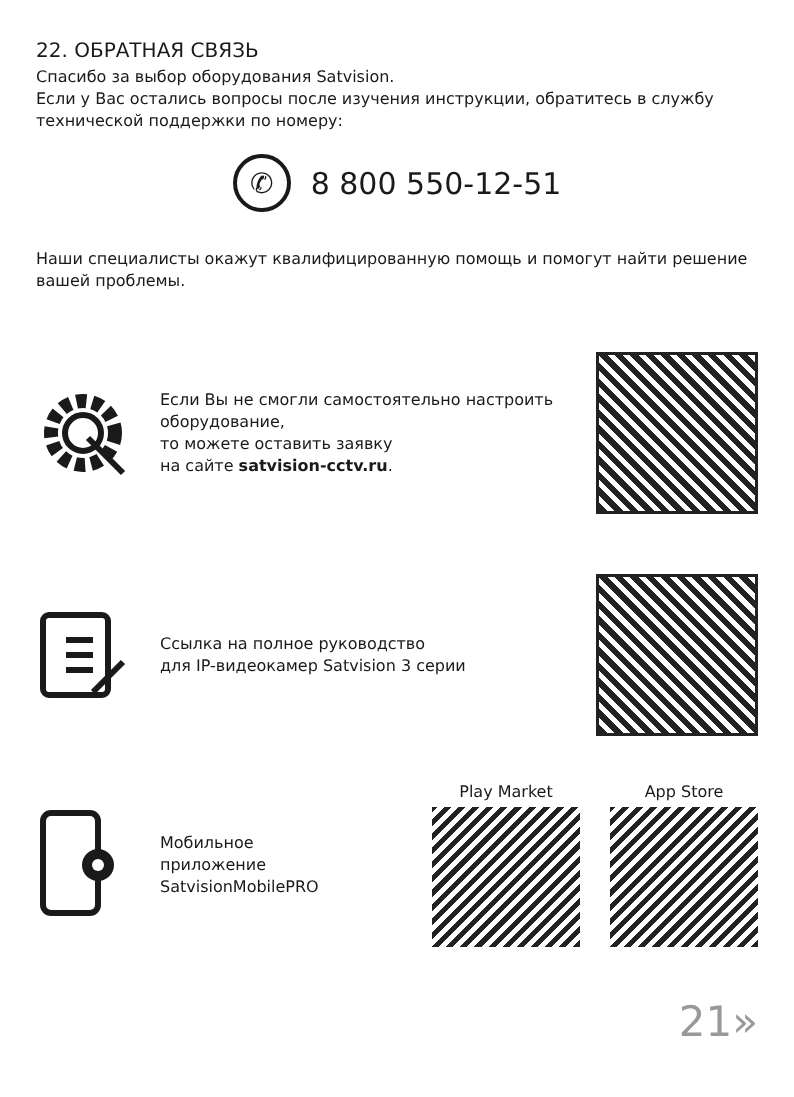22. ОБРАТНАЯ СВЯЗЬ
Спасибо за выбор оборудования Satvision.
Если у Вас остались вопросы после изучения инструкции, обратитесь в службу технической поддержки по номеру:
✆
8 800 550-12-51
Наши специалисты окажут квалифицированную помощь и помогут найти решение вашей проблемы.
Если Вы не смогли самостоятельно настроить оборудование,
то можете оставить заявку
на сайте satvision-cctv.ru.
Ссылка на полное руководство
для IP-видеокамер Satvision 3 серии
Мобильное
приложение
SatvisionMobilePRO
Play Market App Store
21»